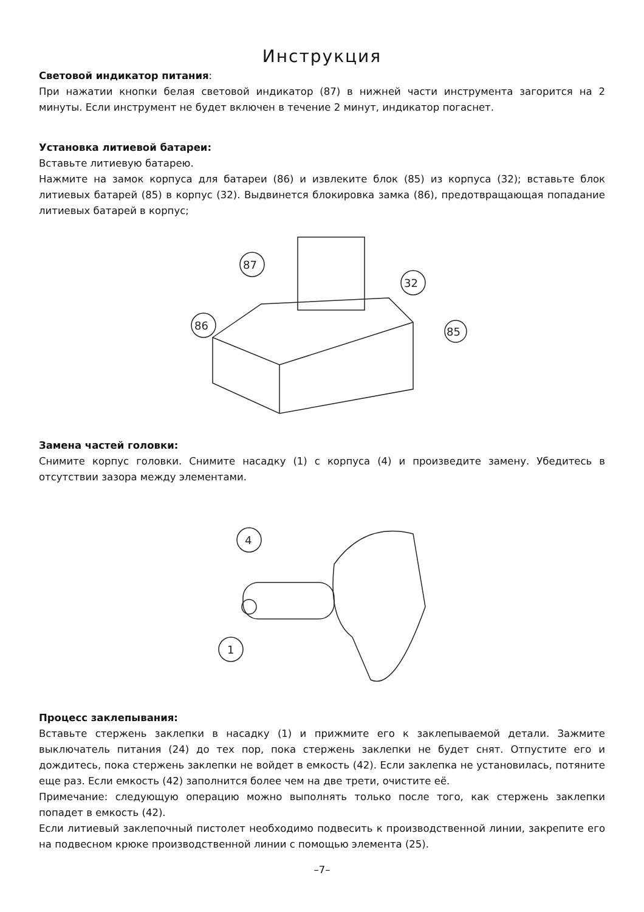Инструкция
Световой индикатор питания:
При нажатии кнопки белая световой индикатор (87) в нижней части инструмента загорится на 2 минуты. Если инструмент не будет включен в течение 2 минут, индикатор погаснет.
Установка литиевой батареи:
Вставьте литиевую батарею.
Нажмите на замок корпуса для батареи (86) и извлеките блок (85) из корпуса (32); вставьте блок литиевых батарей (85) в корпус (32). Выдвинется блокировка замка (86), предотвращающая попадание литиевых батарей в корпус;
87
86
32
85
Замена частей головки:
Снимите корпус головки. Снимите насадку (1) с корпуса (4) и произведите замену. Убедитесь в отсутствии зазора между элементами.
4
1
Процесс заклепывания:
Вставьте стержень заклепки в насадку (1) и прижмите его к заклепываемой детали. Зажмите выключатель питания (24) до тех пор, пока стержень заклепки не будет снят. Отпустите его и дождитесь, пока стержень заклепки не войдет в емкость (42). Если заклепка не установилась, потяните еще раз. Если емкость (42) заполнится более чем на две трети, очистите её.
Примечание: следующую операцию можно выполнять только после того, как стержень заклепки попадет в емкость (42).
Если литиевый заклепочный пистолет необходимо подвесить к производственной линии, закрепите его на подвесном крюке производственной линии с помощью элемента (25).
–7–